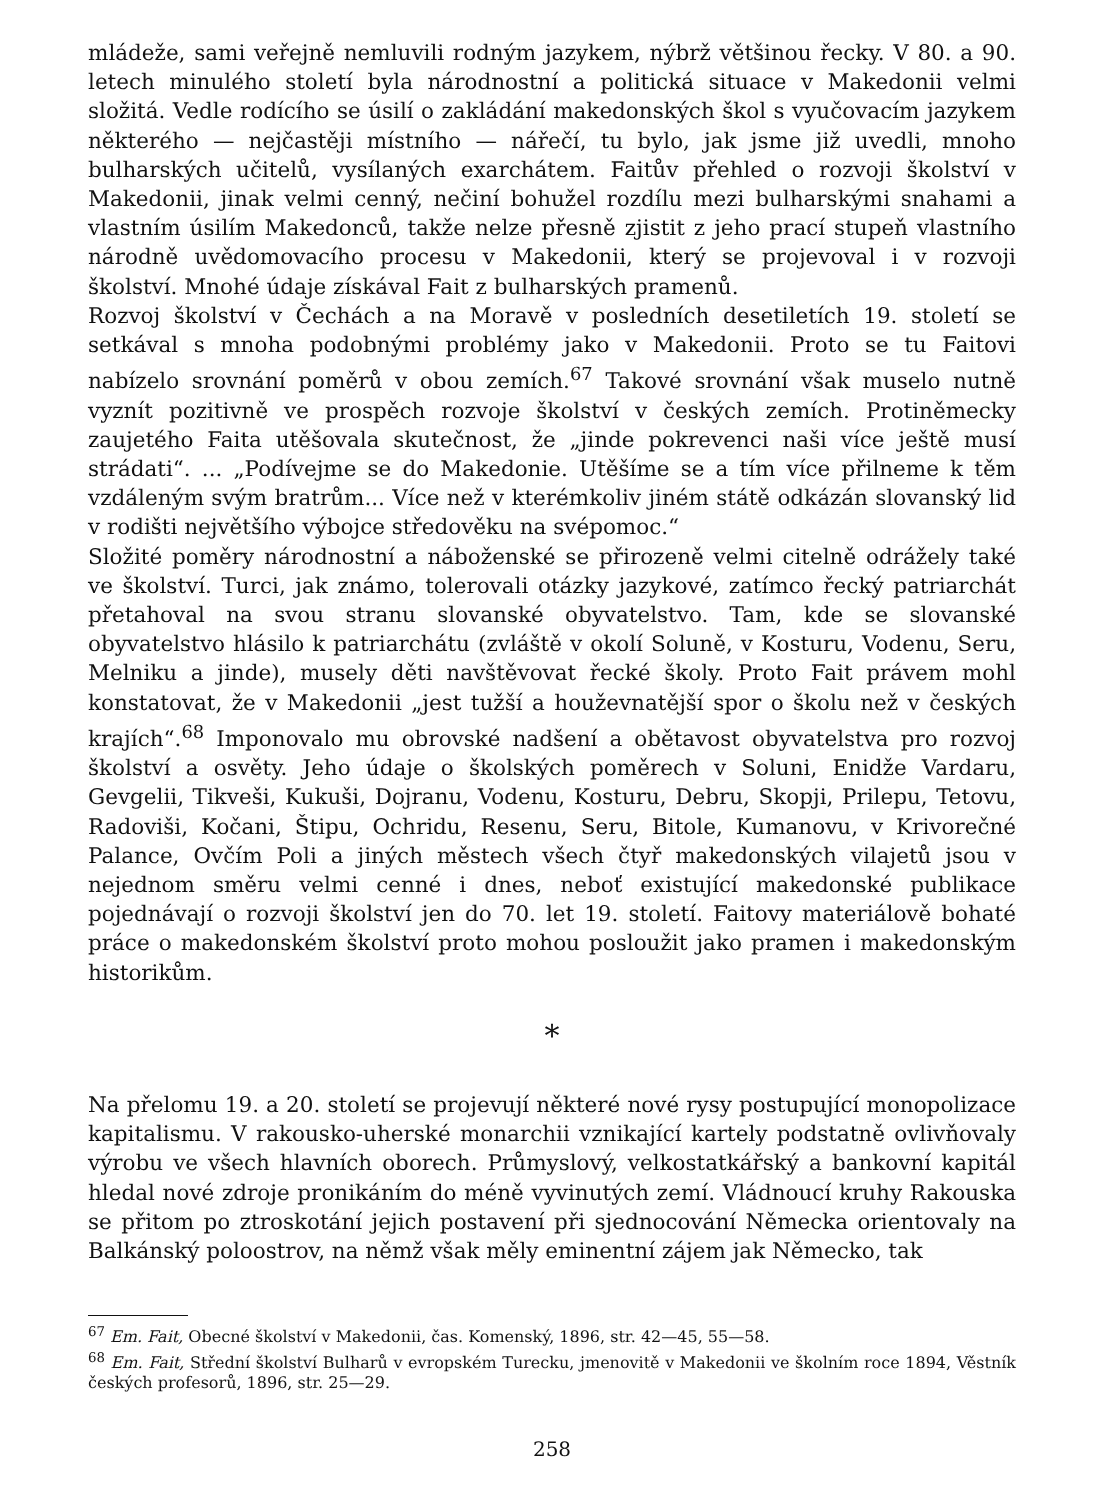mládeže, sami veřejně nemluvili rodným jazykem, nýbrž většinou řecky. V 80. a 90. letech minulého století byla národnostní a politická situace v Makedonii velmi složitá. Vedle rodícího se úsilí o zakládání makedonských škol s vyučovacím jazykem některého — nejčastěji místního — nářečí, tu bylo, jak jsme již uvedli, mnoho bulharských učitelů, vysílaných exarchátem. Faitův přehled o rozvoji školství v Makedonii, jinak velmi cenný, nečiní bohužel rozdílu mezi bulharskými snahami a vlastním úsilím Makedonců, takže nelze přesně zjistit z jeho prací stupeň vlastního národně uvědomovacího procesu v Makedonii, který se projevoval i v rozvoji školství. Mnohé údaje získával Fait z bulharských pramenů.
Rozvoj školství v Čechách a na Moravě v posledních desetiletích 19. století se setkával s mnoha podobnými problémy jako v Makedonii. Proto se tu Faitovi nabízelo srovnání poměrů v obou zemích.<sup>67</sup> Takové srovnání však muselo nutně vyznít pozitivně ve prospěch rozvoje školství v českých zemích. Protiněmecky zaujetého Faita utěšovala skutečnost, že „jinde pokrevenci naši více ještě musí strádati“. ... „Podívejme se do Makedonie. Utěšíme se a tím více přilneme k těm vzdáleným svým bratrům... Více než v kterémkoliv jiném státě odkázán slovanský lid v rodišti největšího výbojce středověku na svépomoc.“
Složité poměry národnostní a náboženské se přirozeně velmi citelně odrážely také ve školství. Turci, jak známo, tolerovali otázky jazykové, zatímco řecký patriarchát přetahoval na svou stranu slovanské obyvatelstvo. Tam, kde se slovanské obyvatelstvo hlásilo k patriarchátu (zvláště v okolí Soluně, v Kosturu, Vodenu, Seru, Melniku a jinde), musely děti navštěvovat řecké školy. Proto Fait právem mohl konstatovat, že v Makedonii „jest tužší a houževnatější spor o školu než v českých krajích“.<sup>68</sup> Imponovalo mu obrovské nadšení a obětavost obyvatelstva pro rozvoj školství a osvěty. Jeho údaje o školských poměrech v Soluni, Enidže Vardaru, Gevgelii, Tikveši, Kukuši, Dojranu, Vodenu, Kosturu, Debru, Skopji, Prilepu, Tetovu, Radoviši, Kočani, Štipu, Ochridu, Resenu, Seru, Bitole, Kumanovu, v Krivorečné Palance, Ovčím Poli a jiných městech všech čtyř makedonských vilajetů jsou v nejednom směru velmi cenné i dnes, neboť existující makedonské publikace pojednávají o rozvoji školství jen do 70. let 19. století. Faitovy materiálově bohaté práce o makedonském školství proto mohou posloužit jako pramen i makedonským historikům.
*
Na přelomu 19. a 20. století se projevují některé nové rysy postupující monopolizace kapitalismu. V rakousko-uherské monarchii vznikající kartely podstatně ovlivňovaly výrobu ve všech hlavních oborech. Průmyslový, velkostatkářský a bankovní kapitál hledal nové zdroje pronikáním do méně vyvinutých zemí. Vládnoucí kruhy Rakouska se přitom po ztroskotání jejich postavení při sjednocování Německa orientovaly na Balkánský poloostrov, na němž však měly eminentní zájem jak Německo, tak
<sup>67</sup> Em. Fait, Obecné školství v Makedonii, čas. Komenský, 1896, str. 42—45, 55—58.
<sup>68</sup> Em. Fait, Střední školství Bulharů v evropském Turecku, jmenovitě v Makedonii ve školním roce 1894, Věstník českých profesorů, 1896, str. 25—29.
258